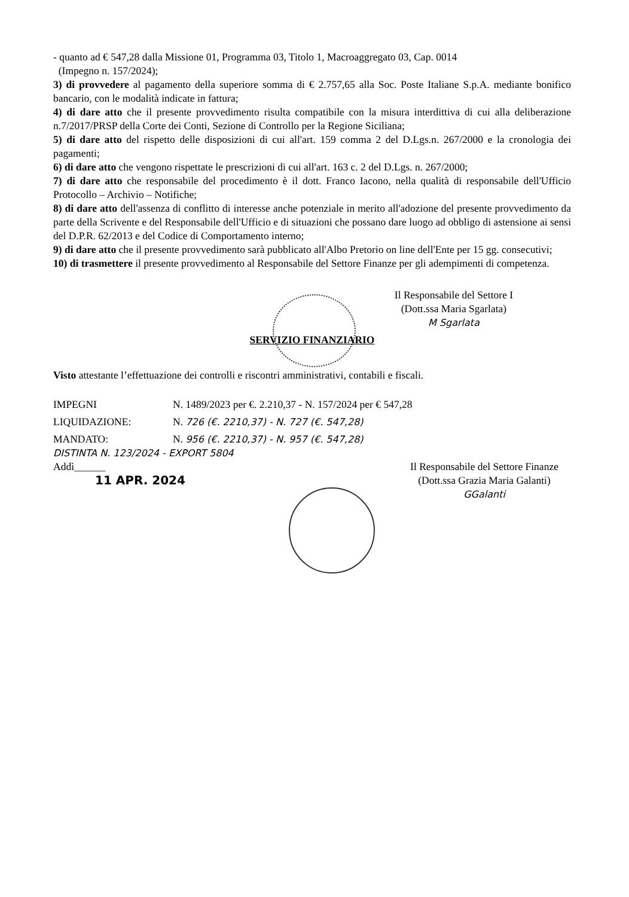- quanto ad € 547,28 dalla Missione 01, Programma 03, Titolo 1, Macroaggregato 03, Cap. 0014
(Impegno n. 157/2024);
3) di provvedere al pagamento della superiore somma di € 2.757,65 alla Soc. Poste Italiane S.p.A. mediante bonifico bancario, con le modalità indicate in fattura;
4) di dare atto che il presente provvedimento risulta compatibile con la misura interdittiva di cui alla deliberazione n.7/2017/PRSP della Corte dei Conti, Sezione di Controllo per la Regione Siciliana;
5) di dare atto del rispetto delle disposizioni di cui all'art. 159 comma 2 del D.Lgs.n. 267/2000 e la cronologia dei pagamenti;
6) di dare atto che vengono rispettate le prescrizioni di cui all'art. 163 c. 2 del D.Lgs. n. 267/2000;
7) di dare atto che responsabile del procedimento è il dott. Franco Iacono, nella qualità di responsabile dell'Ufficio Protocollo – Archivio – Notifiche;
8) di dare atto dell'assenza di conflitto di interesse anche potenziale in merito all'adozione del presente provvedimento da parte della Scrivente e del Responsabile dell'Ufficio e di situazioni che possano dare luogo ad obbligo di astensione ai sensi del D.P.R. 62/2013 e del Codice di Comportamento interno;
9) di dare atto che il presente provvedimento sarà pubblicato all'Albo Pretorio on line dell'Ente per 15 gg. consecutivi;
10) di trasmettere il presente provvedimento al Responsabile del Settore Finanze per gli adempimenti di competenza.
Il Responsabile del Settore I
(Dott.ssa Maria Sgarlata)
M Sgarlata
SERVIZIO FINANZIARIO
Visto attestante l’effettuazione dei controlli e riscontri amministrativi, contabili e fiscali.
IMPEGNI N. 1489/2023 per €. 2.210,37 - N. 157/2024 per € 547,28
LIQUIDAZIONE: N. 726 (€. 2210,37) - N. 727 (€. 547,28)
MANDATO: N. 956 (€. 2210,37) - N. 957 (€. 547,28)
DISTINTA N. 123/2024 - EXPORT 5804
Addì______
11 APR. 2024
Il Responsabile del Settore Finanze
(Dott.ssa Grazia Maria Galanti)
GGalanti